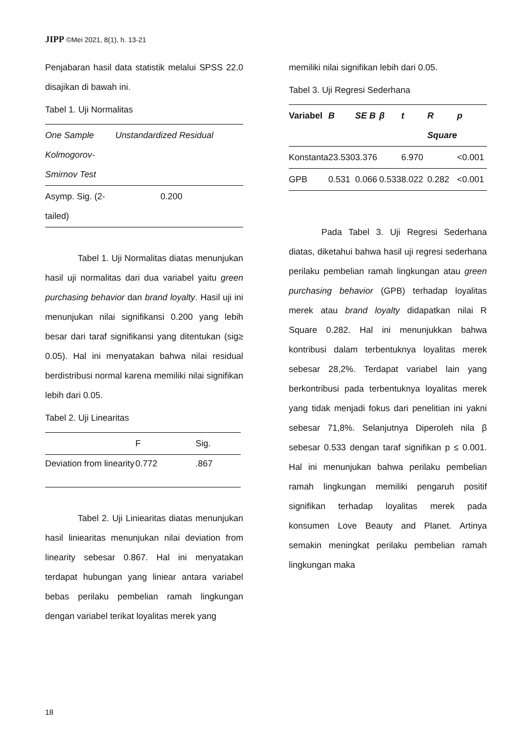JIPP ©Mei 2021, 8(1), h. 13-21
Penjabaran hasil data statistik melalui SPSS 22.0 disajikan di bawah ini.
Tabel 1. Uji Normalitas
| One Sample Kolmogorov-Smirnov Test | Unstandardized Residual |
| --- | --- |
| Asymp. Sig. (2-tailed) | 0.200 |
Tabel 1. Uji Normalitas diatas menunjukan hasil uji normalitas dari dua variabel yaitu green purchasing behavior dan brand loyalty. Hasil uji ini menunjukan nilai signifikansi 0.200 yang lebih besar dari taraf signifikansi yang ditentukan (sig≥ 0.05). Hal ini menyatakan bahwa nilai residual berdistribusi normal karena memiliki nilai signifikan lebih dari 0.05.
Tabel 2. Uji Linearitas
| | F | Sig. |
| --- | --- | --- |
| Deviation from linearity | 0.772 | .867 |
Tabel 2. Uji Liniearitas diatas menunjukan hasil liniearitas menunjukan nilai deviation from linearity sebesar 0.867. Hal ini menyatakan terdapat hubungan yang liniear antara variabel bebas perilaku pembelian ramah lingkungan dengan variabel terikat loyalitas merek yang
memiliki nilai signifikan lebih dari 0.05.
Tabel 3. Uji Regresi Sederhana
| Variabel | B | SE B | β | t | R Square | p |
| --- | --- | --- | --- | --- | --- | --- |
| Konstanta | 23.530 | 3.376 | | 6.970 | | <0.001 |
| GPB | 0.531 | 0.066 | 0.533 | 8.022 | 0.282 | <0.001 |
Pada Tabel 3. Uji Regresi Sederhana diatas, diketahui bahwa hasil uji regresi sederhana perilaku pembelian ramah lingkungan atau green purchasing behavior (GPB) terhadap loyalitas merek atau brand loyalty didapatkan nilai R Square 0.282. Hal ini menunjukkan bahwa kontribusi dalam terbentuknya loyalitas merek sebesar 28,2%. Terdapat variabel lain yang berkontribusi pada terbentuknya loyalitas merek yang tidak menjadi fokus dari penelitian ini yakni sebesar 71,8%. Selanjutnya Diperoleh nila β sebesar 0.533 dengan taraf signifikan p ≤ 0.001. Hal ini menunjukan bahwa perilaku pembelian ramah lingkungan memiliki pengaruh positif signifikan terhadap loyalitas merek pada konsumen Love Beauty and Planet. Artinya semakin meningkat perilaku pembelian ramah lingkungan maka
18